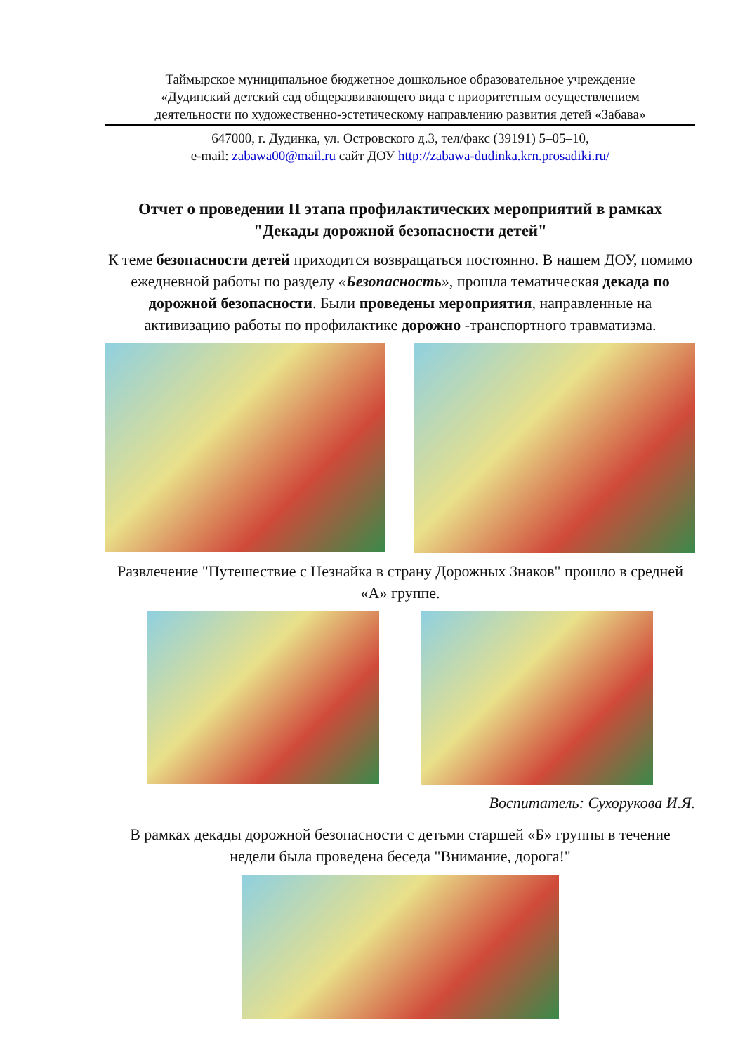Таймырское муниципальное бюджетное дошкольное образовательное учреждение
«Дудинский детский сад общеразвивающего вида с приоритетным осуществлением
деятельности по художественно-эстетическому направлению развития детей «Забава»
647000, г. Дудинка, ул. Островского д.3, тел/факс (39191) 5–05–10,
e-mail: zabawa00@mail.ru сайт ДОУ http://zabawa-dudinka.krn.prosadiki.ru/
Отчет о проведении II этапа профилактических мероприятий в рамках "Декады дорожной безопасности детей"
К теме безопасности детей приходится возвращаться постоянно. В нашем ДОУ, помимо ежедневной работы по разделу «Безопасность», прошла тематическая декада по дорожной безопасности. Были проведены мероприятия, направленные на активизацию работы по профилактике дорожно -транспортного травматизма.
Развлечение "Путешествие с Незнайка в страну Дорожных Знаков" прошло в средней «А» группе.
Воспитатель: Сухорукова И.Я.
В рамках декады дорожной безопасности с детьми старшей «Б» группы в течение недели была проведена беседа "Внимание, дорога!"